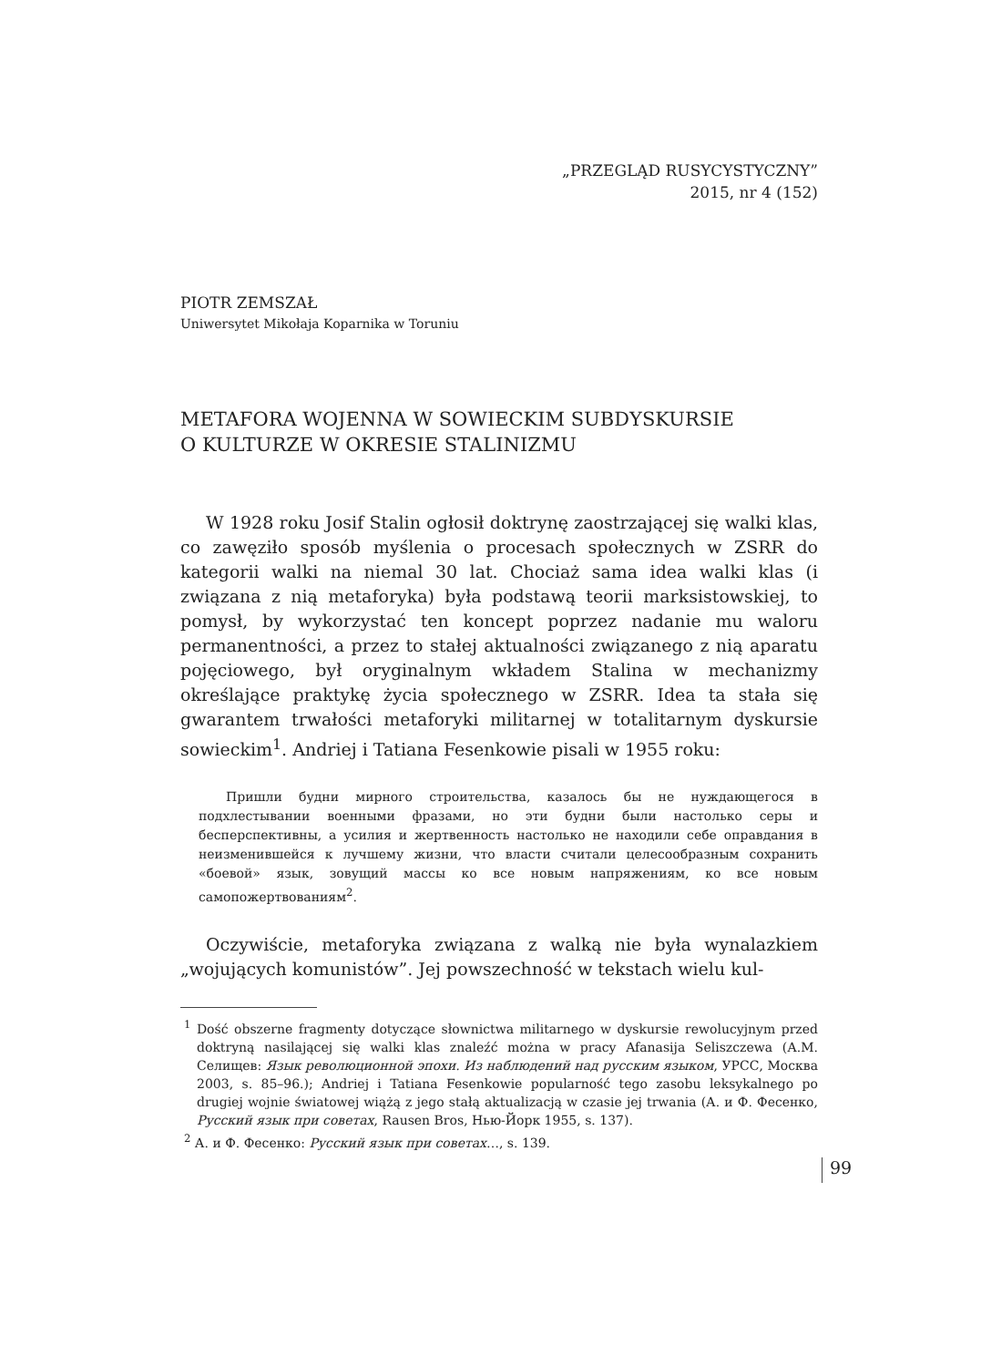„PRZEGLĄD RUSYCYSTYCZNY”
2015, nr 4 (152)
PIOTR ZEMSZAŁ
Uniwersytet Mikołaja Koparnika w Toruniu
METAFORA WOJENNA W SOWIECKIM SUBDYSKURSIE
O KULTURZE W OKRESIE STALINIZMU
W 1928 roku Josif Stalin ogłosił doktrynę zaostrzającej się walki klas, co zawęziło sposób myślenia o procesach społecznych w ZSRR do kategorii walki na niemal 30 lat. Chociaż sama idea walki klas (i związana z nią metaforyka) była podstawą teorii marksistowskiej, to pomysł, by wykorzystać ten koncept poprzez nadanie mu waloru permanentności, a przez to stałej aktualności związanego z nią aparatu pojęciowego, był oryginalnym wkładem Stalina w mechanizmy określające praktykę życia społecznego w ZSRR. Idea ta stała się gwarantem trwałości metaforyki militarnej w totalitarnym dyskursie sowieckim<sup>1</sup>. Andriej i Tatiana Fesenkowie pisali w 1955 roku:
Пришли будни мирного строительства, казалось бы не нуждающегося в подхлестывании военными фразами, но эти будни были настолько серы и бесперспективны, а усилия и жертвенность настолько не находили себе оправдания в неизменившейся к лучшему жизни, что власти считали целесообразным сохранить «боевой» язык, зовущий массы ко все новым напряжениям, ко все новым самопожертвованиям<sup>2</sup>.
Oczywiście, metaforyka związana z walką nie była wynalazkiem „wojujących komunistów”. Jej powszechność w tekstach wielu kul-
<sup>1</sup> Dość obszerne fragmenty dotyczące słownictwa militarnego w dyskursie rewolucyjnym przed doktryną nasilającej się walki klas znaleźć można w pracy Afanasija Seliszczewa (А.М. Селищев: Язык революционной эпохи. Из наблюдений над русским языком, УРСС, Москва 2003, s. 85–96.); Andriej i Tatiana Fesenkowie popularność tego zasobu leksykalnego po drugiej wojnie światowej wiążą z jego stałą aktualizacją w czasie jej trwania (А. и Ф. Фесенко, Русский язык при советах, Rausen Bros, Нью-Йорк 1955, s. 137).
<sup>2</sup> А. и Ф. Фесенко: Русский язык при советах…, s. 139.
99